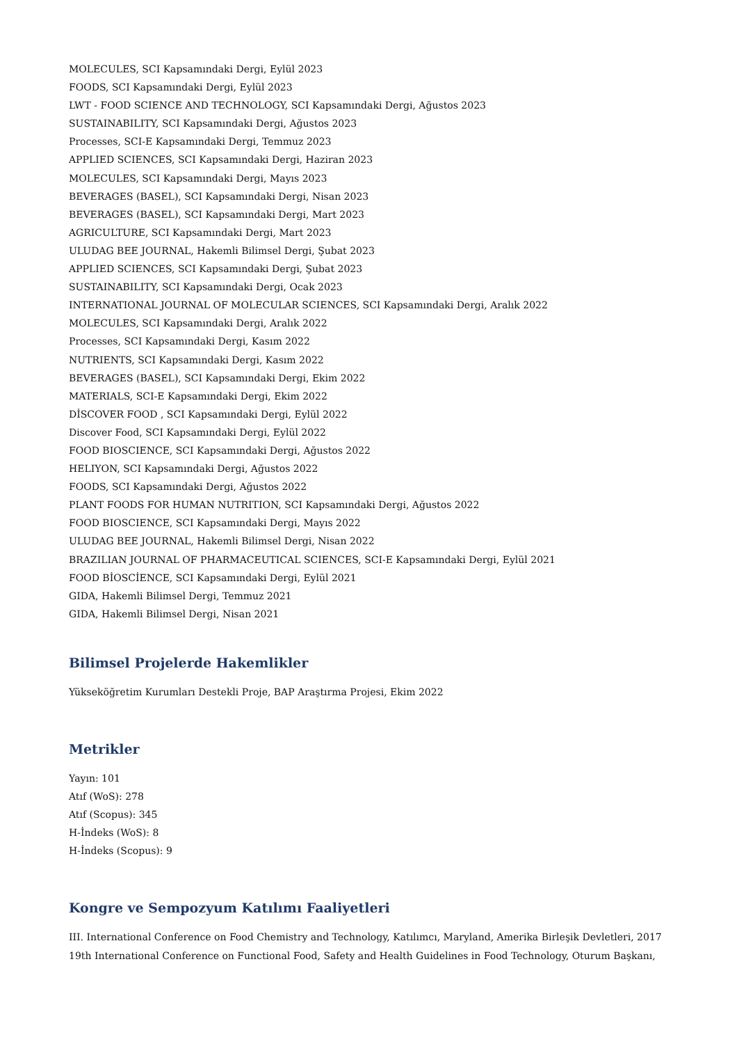MOLECULES, SCI Kapsamındaki Dergi, Eylül 2023
FOODS, SCI Kapsamındaki Dergi, Eylül 2023
LWT - FOOD SCIENCE AND TECHNOLOGY, SCI Kapsamındaki Dergi, Ağustos 2023
SUSTAINABILITY, SCI Kapsamındaki Dergi, Ağustos 2023
Processes, SCI-E Kapsamındaki Dergi, Temmuz 2023
APPLIED SCIENCES, SCI Kapsamındaki Dergi, Haziran 2023
MOLECULES, SCI Kapsamındaki Dergi, Mayıs 2023
BEVERAGES (BASEL), SCI Kapsamındaki Dergi, Nisan 2023
BEVERAGES (BASEL), SCI Kapsamındaki Dergi, Mart 2023
AGRICULTURE, SCI Kapsamındaki Dergi, Mart 2023
ULUDAG BEE JOURNAL, Hakemli Bilimsel Dergi, Şubat 2023
APPLIED SCIENCES, SCI Kapsamındaki Dergi, Şubat 2023
SUSTAINABILITY, SCI Kapsamındaki Dergi, Ocak 2023
INTERNATIONAL JOURNAL OF MOLECULAR SCIENCES, SCI Kapsamındaki Dergi, Aralık 2022
MOLECULES, SCI Kapsamındaki Dergi, Aralık 2022
Processes, SCI Kapsamındaki Dergi, Kasım 2022
NUTRIENTS, SCI Kapsamındaki Dergi, Kasım 2022
BEVERAGES (BASEL), SCI Kapsamındaki Dergi, Ekim 2022
MATERIALS, SCI-E Kapsamındaki Dergi, Ekim 2022
DİSCOVER FOOD , SCI Kapsamındaki Dergi, Eylül 2022
Discover Food, SCI Kapsamındaki Dergi, Eylül 2022
FOOD BIOSCIENCE, SCI Kapsamındaki Dergi, Ağustos 2022
HELIYON, SCI Kapsamındaki Dergi, Ağustos 2022
FOODS, SCI Kapsamındaki Dergi, Ağustos 2022
PLANT FOODS FOR HUMAN NUTRITION, SCI Kapsamındaki Dergi, Ağustos 2022
FOOD BIOSCIENCE, SCI Kapsamındaki Dergi, Mayıs 2022
ULUDAG BEE JOURNAL, Hakemli Bilimsel Dergi, Nisan 2022
BRAZILIAN JOURNAL OF PHARMACEUTICAL SCIENCES, SCI-E Kapsamındaki Dergi, Eylül 2021
FOOD BİOSCİENCE, SCI Kapsamındaki Dergi, Eylül 2021
GIDA, Hakemli Bilimsel Dergi, Temmuz 2021
GIDA, Hakemli Bilimsel Dergi, Nisan 2021
Bilimsel Projelerde Hakemlikler
Yükseköğretim Kurumları Destekli Proje, BAP Araştırma Projesi, Ekim 2022
Metrikler
Yayın: 101
Atıf (WoS): 278
Atıf (Scopus): 345
H-İndeks (WoS): 8
H-İndeks (Scopus): 9
Kongre ve Sempozyum Katılımı Faaliyetleri
III. International Conference on Food Chemistry and Technology, Katılımcı, Maryland, Amerika Birleşik Devletleri, 2017
19th International Conference on Functional Food, Safety and Health Guidelines in Food Technology, Oturum Başkanı,